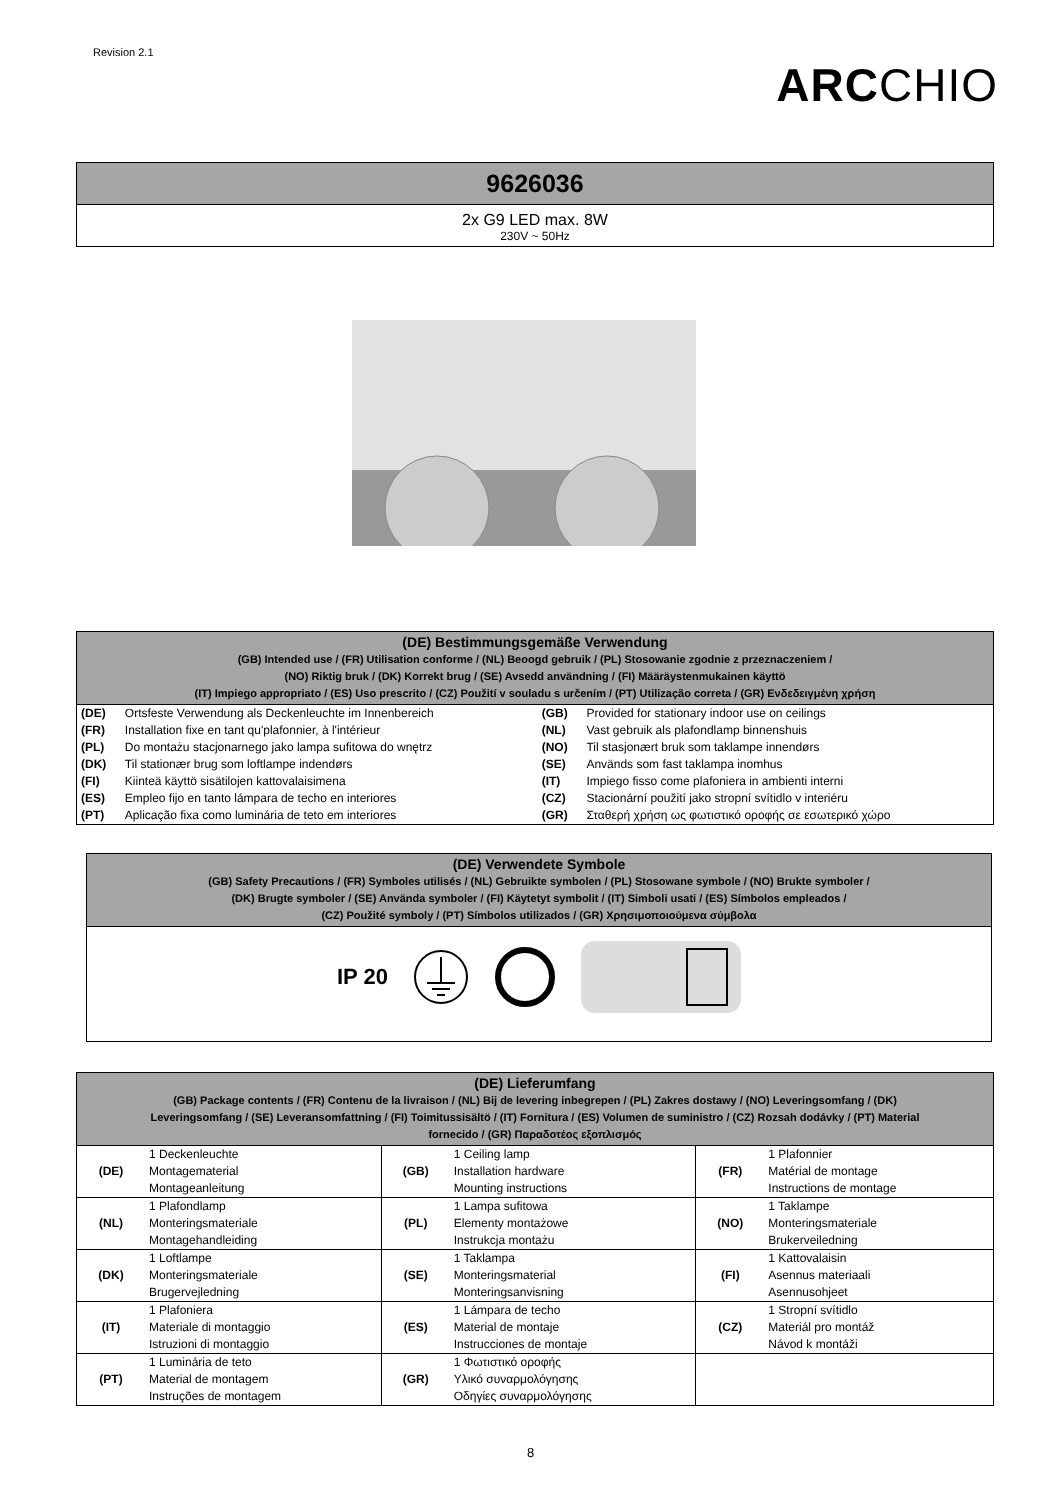Revision 2.1
ARCCHIO
9626036
2x G9 LED max. 8W
230V ~ 50Hz
(DE) Bestimmungsgemäße Verwendung
(GB) Intended use / (FR) Utilisation conforme / (NL) Beoogd gebruik / (PL) Stosowanie zgodnie z przeznaczeniem /
(NO) Riktig bruk / (DK) Korrekt brug / (SE) Avsedd användning / (FI) Määräystenmukainen käyttö
(IT) Impiego appropriato / (ES) Uso prescrito / (CZ) Použití v souladu s určením / (PT) Utilização correta / (GR) Ενδεδειγμένη χρήση
| (DE) | Ortsfeste Verwendung als Deckenleuchte im Innenbereich | (GB) | Provided for stationary indoor use on ceilings |
| (FR) | Installation fixe en tant qu'plafonnier, à l'intérieur | (NL) | Vast gebruik als plafondlamp binnenshuis |
| (PL) | Do montażu stacjonarnego jako lampa sufitowa do wnętrz | (NO) | Til stasjonært bruk som taklampe innendørs |
| (DK) | Til stationær brug som loftlampe indendørs | (SE) | Används som fast taklampa inomhus |
| (FI) | Kiinteä käyttö sisätilojen kattovalaisimena | (IT) | Impiego fisso come plafoniera in ambienti interni |
| (ES) | Empleo fijo en tanto lámpara de techo en interiores | (CZ) | Stacionární použití jako stropní svítidlo v interiéru |
| (PT) | Aplicação fixa como luminária de teto em interiores | (GR) | Σταθερή χρήση ως φωτιστικό οροφής σε εσωτερικό χώρο |
(DE) Verwendete Symbole
(GB) Safety Precautions / (FR) Symboles utilisés / (NL) Gebruikte symbolen / (PL) Stosowane symbole / (NO) Brukte symboler /
(DK) Brugte symboler / (SE) Använda symboler / (FI) Käytetyt symbolit / (IT) Simboli usati / (ES) Símbolos empleados /
(CZ) Použité symboly / (PT) Símbolos utilizados / (GR) Χρησιμοποιούμενα σύμβολα
IP 20
(DE) Lieferumfang
(GB) Package contents / (FR) Contenu de la livraison / (NL) Bij de levering inbegrepen / (PL) Zakres dostawy / (NO) Leveringsomfang / (DK)
Leveringsomfang / (SE) Leveransomfattning / (FI) Toimitussisältö / (IT) Fornitura / (ES) Volumen de suministro / (CZ) Rozsah dodávky / (PT) Material
fornecido / (GR) Παραδοτέος εξοπλισμός
| (DE) | 1 Deckenleuchte Montagematerial Montageanleitung | (GB) | 1 Ceiling lamp Installation hardware Mounting instructions | (FR) | 1 Plafonnier Matérial de montage Instructions de montage |
| (NL) | 1 Plafondlamp Monteringsmateriale Montagehandleiding | (PL) | 1 Lampa sufitowa Elementy montażowe Instrukcja montażu | (NO) | 1 Taklampe Monteringsmateriale Brukerveiledning |
| (DK) | 1 Loftlampe Monteringsmateriale Brugervejledning | (SE) | 1 Taklampa Monteringsmaterial Monteringsanvisning | (FI) | 1 Kattovalaisin Asennus materiaali Asennusohjeet |
| (IT) | 1 Plafoniera Materiale di montaggio Istruzioni di montaggio | (ES) | 1 Lámpara de techo Material de montaje Instrucciones de montaje | (CZ) | 1 Stropní svítidlo Materiál pro montáž Návod k montáži |
| (PT) | 1 Luminária de teto Material de montagem Instruções de montagem | (GR) | 1 Φωτιστικό οροφής Υλικό συναρμολόγησης Οδηγίες συναρμολόγησης | | |
8